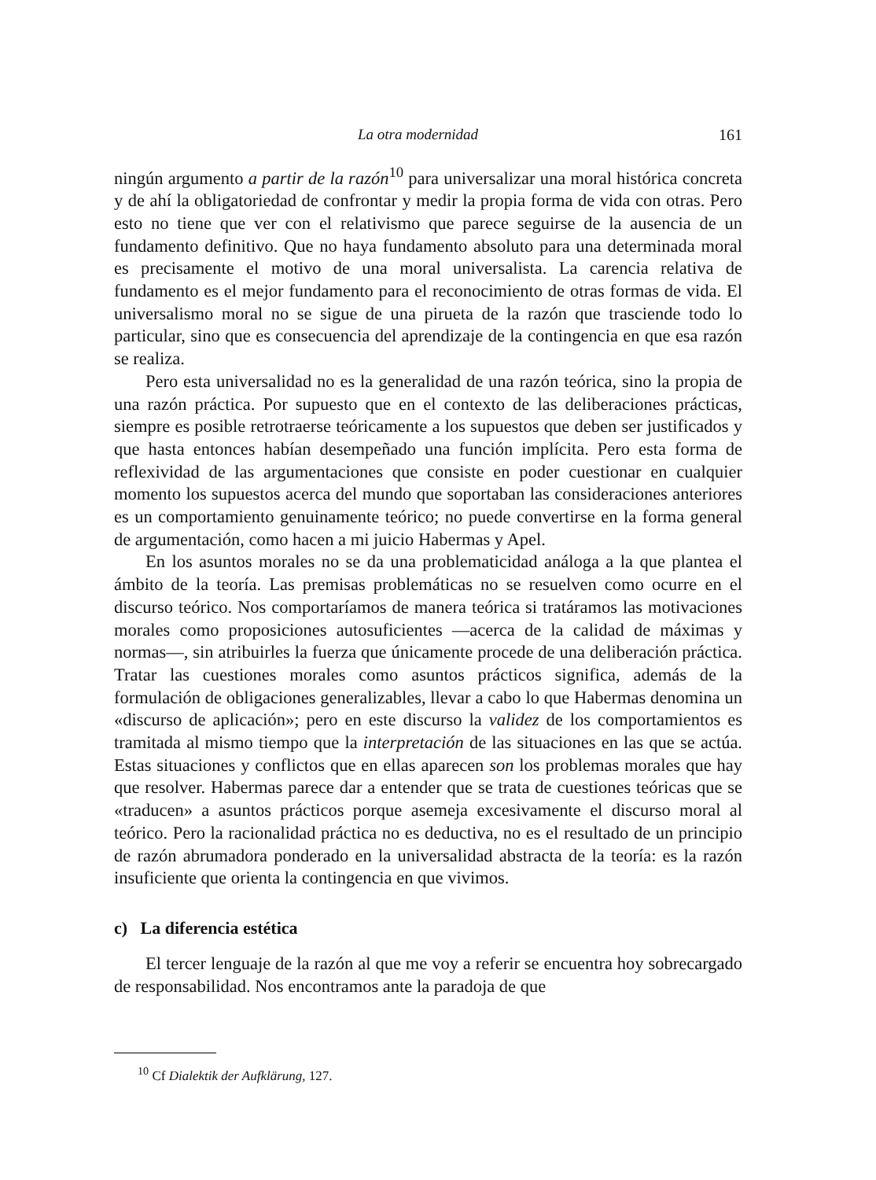La otra modernidad 161
ningún argumento a partir de la razón<sup>10</sup> para universalizar una moral histórica concreta y de ahí la obligatoriedad de confrontar y medir la propia forma de vida con otras. Pero esto no tiene que ver con el relativismo que parece seguirse de la ausencia de un fundamento definitivo. Que no haya fundamento absoluto para una determinada moral es precisamente el motivo de una moral universalista. La carencia relativa de fundamento es el mejor fundamento para el reconocimiento de otras formas de vida. El universalismo moral no se sigue de una pirueta de la razón que trasciende todo lo particular, sino que es consecuencia del aprendizaje de la contingencia en que esa razón se realiza.
Pero esta universalidad no es la generalidad de una razón teórica, sino la propia de una razón práctica. Por supuesto que en el contexto de las deliberaciones prácticas, siempre es posible retrotraerse teóricamente a los supuestos que deben ser justificados y que hasta entonces habían desempeñado una función implícita. Pero esta forma de reflexividad de las argumentaciones que consiste en poder cuestionar en cualquier momento los supuestos acerca del mundo que soportaban las consideraciones anteriores es un comportamiento genuinamente teórico; no puede convertirse en la forma general de argumentación, como hacen a mi juicio Habermas y Apel.
En los asuntos morales no se da una problematicidad análoga a la que plantea el ámbito de la teoría. Las premisas problemáticas no se resuelven como ocurre en el discurso teórico. Nos comportaríamos de manera teórica si tratáramos las motivaciones morales como proposiciones autosuficientes —acerca de la calidad de máximas y normas—, sin atribuirles la fuerza que únicamente procede de una deliberación práctica. Tratar las cuestiones morales como asuntos prácticos significa, además de la formulación de obligaciones generalizables, llevar a cabo lo que Habermas denomina un «discurso de aplicación»; pero en este discurso la validez de los comportamientos es tramitada al mismo tiempo que la interpretación de las situaciones en las que se actúa. Estas situaciones y conflictos que en ellas aparecen son los problemas morales que hay que resolver. Habermas parece dar a entender que se trata de cuestiones teóricas que se «traducen» a asuntos prácticos porque asemeja excesivamente el discurso moral al teórico. Pero la racionalidad práctica no es deductiva, no es el resultado de un principio de razón abrumadora ponderado en la universalidad abstracta de la teoría: es la razón insuficiente que orienta la contingencia en que vivimos.
c) La diferencia estética
El tercer lenguaje de la razón al que me voy a referir se encuentra hoy sobrecargado de responsabilidad. Nos encontramos ante la paradoja de que
<sup>10</sup> Cf Dialektik der Aufklärung, 127.